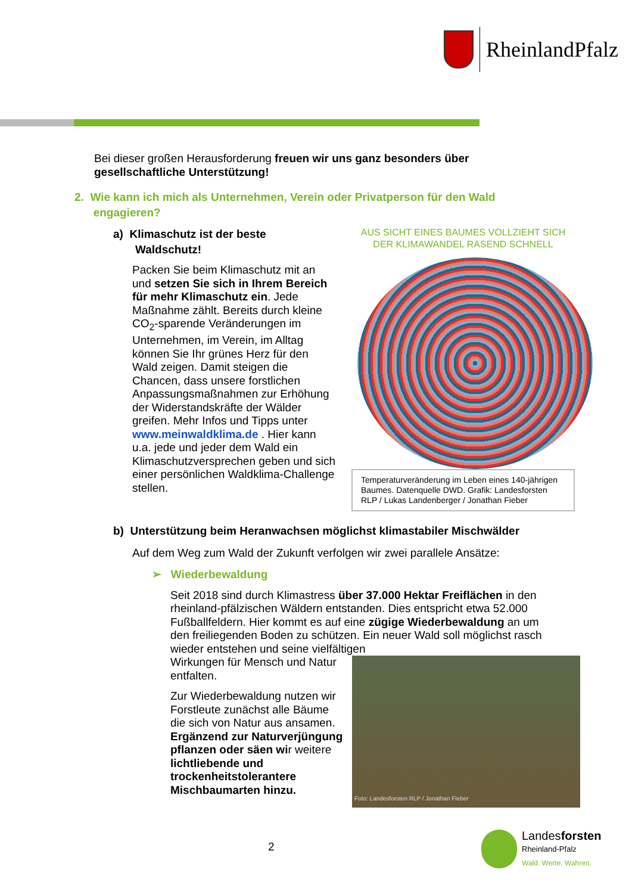RheinlandPfalz
Bei dieser großen Herausforderung freuen wir uns ganz besonders über gesellschaftliche Unterstützung!
2. Wie kann ich mich als Unternehmen, Verein oder Privatperson für den Wald
engagieren?
a) Klimaschutz ist der beste
Waldschutz!
Packen Sie beim Klimaschutz mit an und setzen Sie sich in Ihrem Bereich für mehr Klimaschutz ein. Jede Maßnahme zählt. Bereits durch kleine CO<sub>2</sub>-sparende Veränderungen im Unternehmen, im Verein, im Alltag können Sie Ihr grünes Herz für den Wald zeigen. Damit steigen die Chancen, dass unsere forstlichen Anpassungsmaßnahmen zur Erhöhung der Widerstandskräfte der Wälder greifen. Mehr Infos und Tipps unter www.meinwaldklima.de . Hier kann u.a. jede und jeder dem Wald ein Klimaschutzversprechen geben und sich einer persönlichen Waldklima-Challenge stellen.
AUS SICHT EINES BAUMES VOLLZIEHT SICH
DER KLIMAWANDEL RASEND SCHNELL
Temperaturveränderung im Leben eines 140-jährigen Baumes. Datenquelle DWD. Grafik: Landesforsten RLP / Lukas Landenberger / Jonathan Fieber
b) Unterstützung beim Heranwachsen möglichst klimastabiler Mischwälder
Auf dem Weg zum Wald der Zukunft verfolgen wir zwei parallele Ansätze:
➢ Wiederbewaldung
Seit 2018 sind durch Klimastress über 37.000 Hektar Freiflächen in den rheinland-pfälzischen Wäldern entstanden. Dies entspricht etwa 52.000 Fußballfeldern. Hier kommt es auf eine zügige Wiederbewaldung an um den freiliegenden Boden zu schützen. Ein neuer Wald soll möglichst rasch wieder entstehen und seine vielfältigen
Wirkungen für Mensch und Natur entfalten.
Zur Wiederbewaldung nutzen wir Forstleute zunächst alle Bäume die sich von Natur aus ansamen. Ergänzend zur Naturverjüngung pflanzen oder säen wir weitere lichtliebende und trockenheitstolerantere Mischbaumarten hinzu.
Foto: Landesforsten RLP / Jonathan Fieber
2
Landesforsten
Rheinland-Pfalz
Wald. Werte. Wahren.